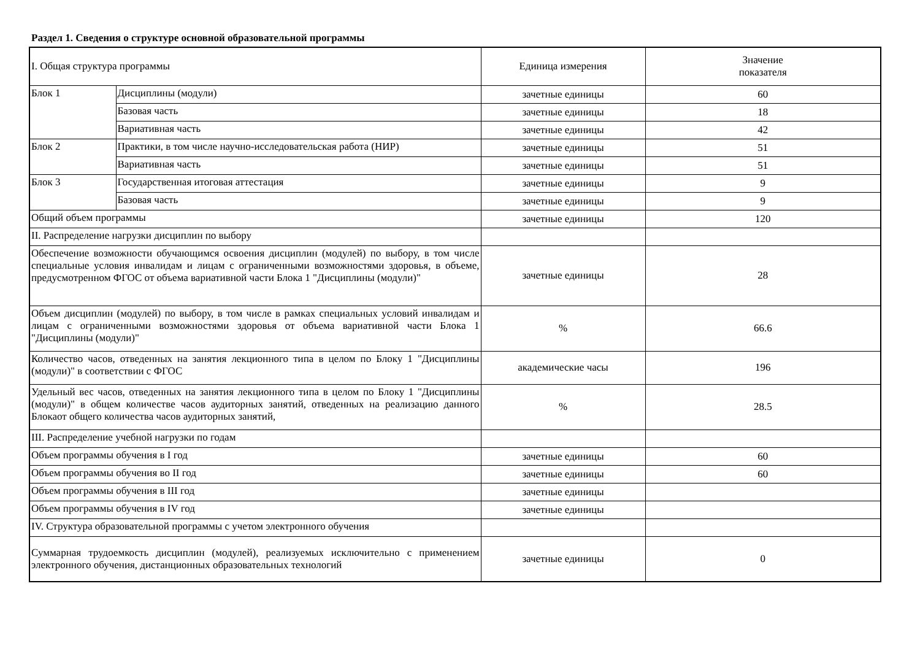Раздел 1. Сведения о структуре основной образовательной программы
| I. Общая структура программы | | Единица измерения | Значение показателя |
| --- | --- | --- | --- |
| Блок 1 | Дисциплины (модули) | зачетные единицы | 60 |
| | Базовая часть | зачетные единицы | 18 |
| | Вариативная часть | зачетные единицы | 42 |
| Блок 2 | Практики, в том числе научно-исследовательская работа (НИР) | зачетные единицы | 51 |
| | Вариативная часть | зачетные единицы | 51 |
| Блок 3 | Государственная итоговая аттестация | зачетные единицы | 9 |
| | Базовая часть | зачетные единицы | 9 |
| Общий объем программы | | зачетные единицы | 120 |
| II. Распределение нагрузки дисциплин по выбору | | | |
| Обеспечение возможности обучающимся освоения дисциплин (модулей) по выбору, в том числе специальные условия инвалидам и лицам с ограниченными возможностями здоровья, в объеме, предусмотренном ФГОС от объема вариативной части Блока 1 "Дисциплины (модули)" | | зачетные единицы | 28 |
| Объем дисциплин (модулей) по выбору, в том числе в рамках специальных условий инвалидам и лицам с ограниченными возможностями здоровья от объема вариативной части Блока 1 "Дисциплины (модули)" | | % | 66.6 |
| Количество часов, отведенных на занятия лекционного типа в целом по Блоку 1 "Дисциплины (модули)" в соответствии с ФГОС | | академические часы | 196 |
| Удельный вес часов, отведенных на занятия лекционного типа в целом по Блоку 1 "Дисциплины (модули)" в общем количестве часов аудиторных занятий, отведенных на реализацию данного Блокаот общего количества часов аудиторных занятий, | | % | 28.5 |
| III. Распределение учебной нагрузки по годам | | | |
| Объем программы обучения в I год | | зачетные единицы | 60 |
| Объем программы обучения во II год | | зачетные единицы | 60 |
| Объем программы обучения в III год | | зачетные единицы | |
| Объем программы обучения в IV год | | зачетные единицы | |
| IV. Структура образовательной программы с учетом электронного обучения | | | |
| Суммарная трудоемкость дисциплин (модулей), реализуемых исключительно с применением электронного обучения, дистанционных образовательных технологий | | зачетные единицы | 0 |